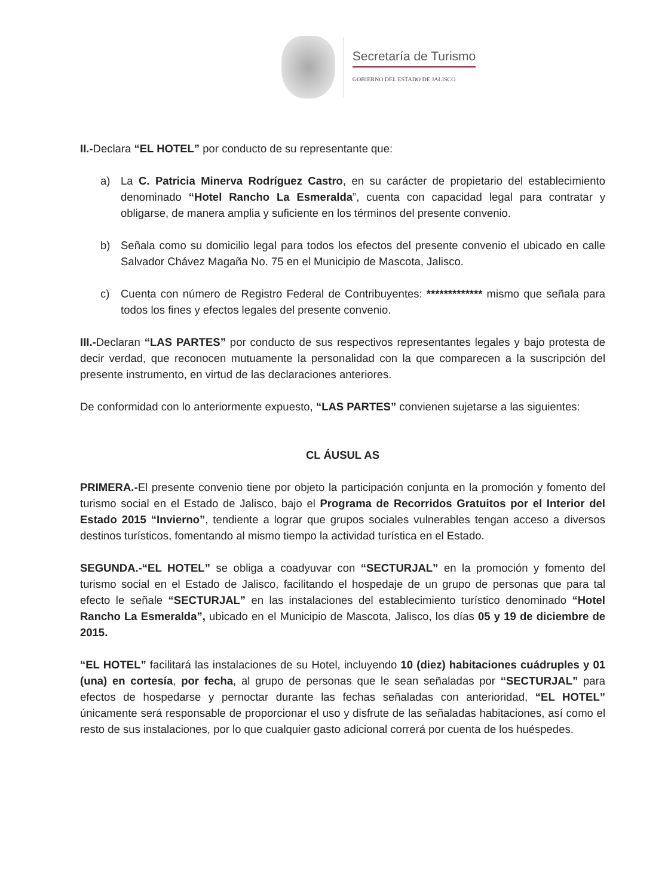Secretaría de Turismo
GOBIERNO DEL ESTADO DE JALISCO
II.-Declara “EL HOTEL” por conducto de su representante que:
a) La C. Patricia Minerva Rodríguez Castro, en su carácter de propietario del establecimiento denominado “Hotel Rancho La Esmeralda”, cuenta con capacidad legal para contratar y obligarse, de manera amplia y suficiente en los términos del presente convenio.
b) Señala como su domicilio legal para todos los efectos del presente convenio el ubicado en calle Salvador Chávez Magaña No. 75 en el Municipio de Mascota, Jalisco.
c) Cuenta con número de Registro Federal de Contribuyentes: ************* mismo que señala para todos los fines y efectos legales del presente convenio.
III.-Declaran “LAS PARTES” por conducto de sus respectivos representantes legales y bajo protesta de decir verdad, que reconocen mutuamente la personalidad con la que comparecen a la suscripción del presente instrumento, en virtud de las declaraciones anteriores.
De conformidad con lo anteriormente expuesto, “LAS PARTES” convienen sujetarse a las siguientes:
CL ÁUSUL AS
PRIMERA.-El presente convenio tiene por objeto la participación conjunta en la promoción y fomento del turismo social en el Estado de Jalisco, bajo el Programa de Recorridos Gratuitos por el Interior del Estado 2015 “Invierno”, tendiente a lograr que grupos sociales vulnerables tengan acceso a diversos destinos turísticos, fomentando al mismo tiempo la actividad turística en el Estado.
SEGUNDA.-“EL HOTEL” se obliga a coadyuvar con “SECTURJAL” en la promoción y fomento del turismo social en el Estado de Jalisco, facilitando el hospedaje de un grupo de personas que para tal efecto le señale “SECTURJAL” en las instalaciones del establecimiento turístico denominado “Hotel Rancho La Esmeralda”, ubicado en el Municipio de Mascota, Jalisco, los días 05 y 19 de diciembre de 2015.
“EL HOTEL” facilitará las instalaciones de su Hotel, incluyendo 10 (diez) habitaciones cuádruples y 01 (una) en cortesía, por fecha, al grupo de personas que le sean señaladas por “SECTURJAL” para efectos de hospedarse y pernoctar durante las fechas señaladas con anterioridad, “EL HOTEL” únicamente será responsable de proporcionar el uso y disfrute de las señaladas habitaciones, así como el resto de sus instalaciones, por lo que cualquier gasto adicional correrá por cuenta de los huéspedes.